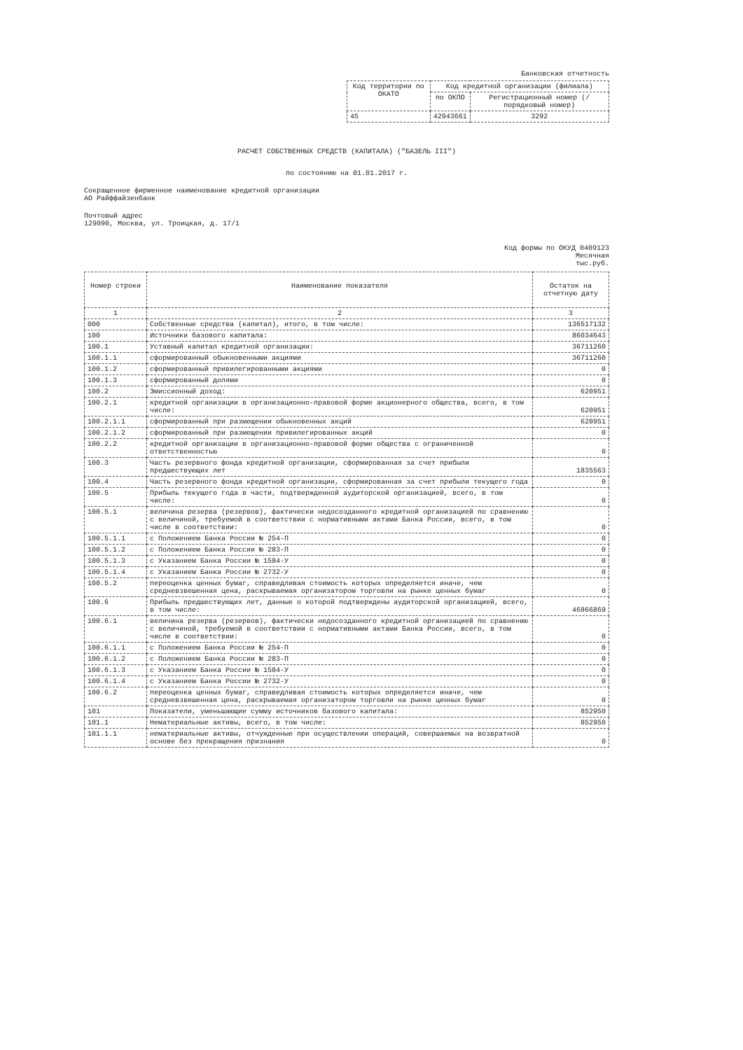Банковская отчетность
| Код территории по ОКАТО | Код кредитной организации (филиала) | |
| --- | --- | --- |
| | по ОКПО | Регистрационный номер (/порядковый номер) |
| 45 | 42943661 | 3292 |
РАСЧЕТ СОБСТВЕННЫХ СРЕДСТВ (КАПИТАЛА) ("БАЗЕЛЬ III")
по состоянию на 01.01.2017 г.
Сокращенное фирменное наименование кредитной организации
АО Райффайзенбанк
Почтовый адрес
129090, Москва, ул. Троицкая, д. 17/1
Код формы по ОКУД 0409123
Месячная
тыс.руб.
| Номер строки | Наименование показателя | Остаток на отчетную дату |
| --- | --- | --- |
| 1 | 2 | 3 |
| 000 | Собственные средства (капитал), итого, в том числе: | 136517132 |
| 100 | Источники базового капитала: | 86034643 |
| 100.1 | Уставный капитал кредитной организации: | 36711260 |
| 100.1.1 | сформированный обыкновенными акциями | 36711260 |
| 100.1.2 | сформированный привилегированными акциями | 0 |
| 100.1.3 | сформированный долями | 0 |
| 100.2 | Эмиссионный доход: | 620951 |
| 100.2.1 | кредитной организации в организационно-правовой форме акционерного общества, всего, в том числе: | 620951 |
| 100.2.1.1 | сформированный при размещении обыкновенных акций | 620951 |
| 100.2.1.2 | сформированный при размещении привилегированных акций | 0 |
| 100.2.2 | кредитной организации в организационно-правовой форме общества с ограниченной ответственностью | 0 |
| 100.3 | Часть резервного фонда кредитной организации, сформированная за счет прибыли предшествующих лет | 1835563 |
| 100.4 | Часть резервного фонда кредитной организации, сформированная за счет прибыли текущего года | 0 |
| 100.5 | Прибыль текущего года в части, подтвержденной аудиторской организацией, всего, в том числе: | 0 |
| 100.5.1 | величина резерва (резервов), фактически недосозданного кредитной организацией по сравнению с величиной, требуемой в соответствии с нормативными актами Банка России, всего, в том числе в соответствии: | 0 |
| 100.5.1.1 | с Положением Банка России № 254-П | 0 |
| 100.5.1.2 | с Положением Банка России № 283-П | 0 |
| 100.5.1.3 | с Указанием Банка России № 1584-У | 0 |
| 100.5.1.4 | с Указанием Банка России № 2732-У | 0 |
| 100.5.2 | переоценка ценных бумаг, справедливая стоимость которых определяется иначе, чем средневзвешенная цена, раскрываемая организатором торговли на рынке ценных бумаг | 0 |
| 100.6 | Прибыль предшествующих лет, данные о которой подтверждены аудиторской организацией, всего, в том числе: | 46866869 |
| 100.6.1 | величина резерва (резервов), фактически недосозданного кредитной организацией по сравнению с величиной, требуемой в соответствии с нормативными актами Банка России, всего, в том числе в соответствии: | 0 |
| 100.6.1.1 | с Положением Банка России № 254-П | 0 |
| 100.6.1.2 | с Положением Банка России № 283-П | 0 |
| 100.6.1.3 | с Указанием Банка России № 1584-У | 0 |
| 100.6.1.4 | с Указанием Банка России № 2732-У | 0 |
| 100.6.2 | переоценка ценных бумаг, справедливая стоимость которых определяется иначе, чем средневзвешенная цена, раскрываемая организатором торговли на рынке ценных бумаг | 0 |
| 101 | Показатели, уменьшающие сумму источников базового капитала: | 852950 |
| 101.1 | Нематериальные активы, всего, в том числе: | 852950 |
| 101.1.1 | нематериальные активы, отчужденные при осуществлении операций, совершаемых на возвратной основе без прекращения признания | 0 |